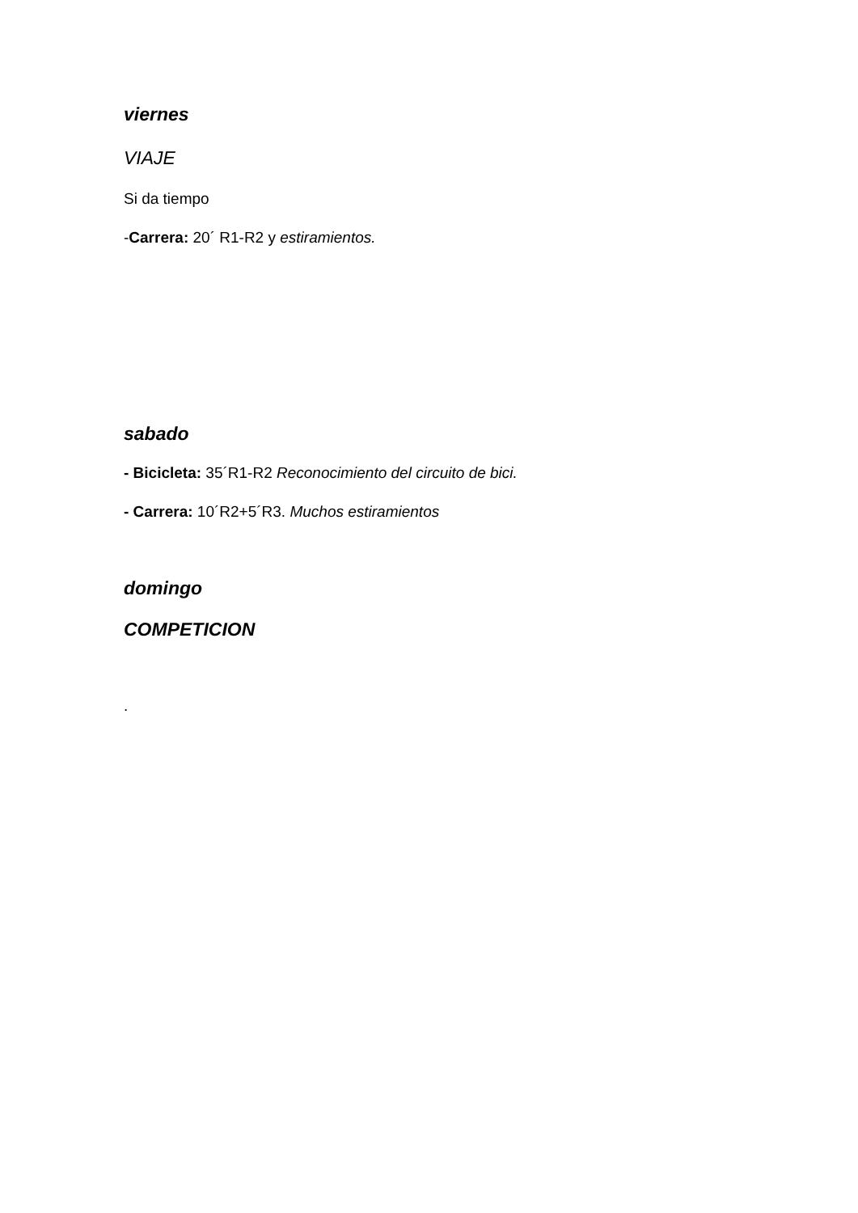viernes
VIAJE
Si da tiempo
-Carrera: 20´ R1-R2 y estiramientos.
sabado
- Bicicleta: 35´R1-R2 Reconocimiento del circuito de bici.
- Carrera: 10´R2+5´R3. Muchos estiramientos
domingo
COMPETICION
.